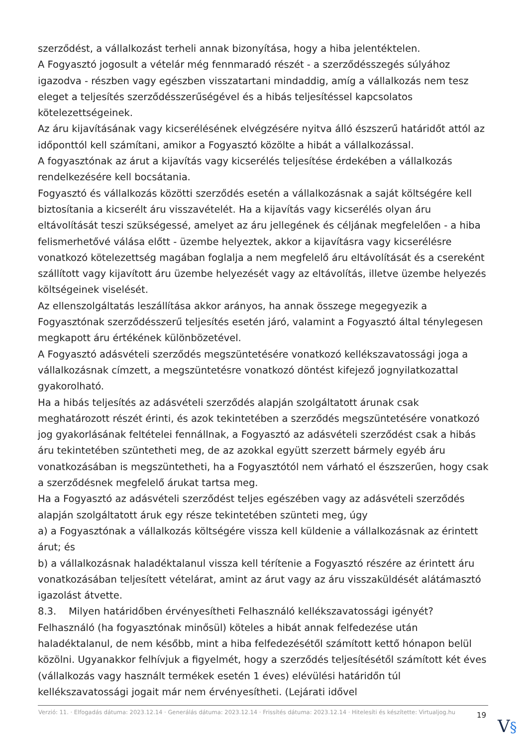szerződést, a vállalkozást terheli annak bizonyítása, hogy a hiba jelentéktelen.
A Fogyasztó jogosult a vételár még fennmaradó részét - a szerződésszegés súlyához igazodva - részben vagy egészben visszatartani mindaddig, amíg a vállalkozás nem tesz eleget a teljesítés szerződésszerűségével és a hibás teljesítéssel kapcsolatos kötelezettségeinek.
Az áru kijavításának vagy kicserélésének elvégzésére nyitva álló észszerű határidőt attól az időponttól kell számítani, amikor a Fogyasztó közölte a hibát a vállalkozással.
A fogyasztónak az árut a kijavítás vagy kicserélés teljesítése érdekében a vállalkozás rendelkezésére kell bocsátania.
Fogyasztó és vállalkozás közötti szerződés esetén a vállalkozásnak a saját költségére kell biztosítania a kicserélt áru visszavételét. Ha a kijavítás vagy kicserélés olyan áru eltávolítását teszi szükségessé, amelyet az áru jellegének és céljának megfelelően - a hiba felismerhetővé válása előtt - üzembe helyeztek, akkor a kijavításra vagy kicserélésre vonatkozó kötelezettség magában foglalja a nem megfelelő áru eltávolítását és a csereként szállított vagy kijavított áru üzembe helyezését vagy az eltávolítás, illetve üzembe helyezés költségeinek viselését.
Az ellenszolgáltatás leszállítása akkor arányos, ha annak összege megegyezik a Fogyasztónak szerződésszerű teljesítés esetén járó, valamint a Fogyasztó által ténylegesen megkapott áru értékének különbözetével.
A Fogyasztó adásvételi szerződés megszüntetésére vonatkozó kellékszavatossági joga a vállalkozásnak címzett, a megszüntetésre vonatkozó döntést kifejező jognyilatkozattal gyakorolható.
Ha a hibás teljesítés az adásvételi szerződés alapján szolgáltatott árunak csak meghatározott részét érinti, és azok tekintetében a szerződés megszüntetésére vonatkozó jog gyakorlásának feltételei fennállnak, a Fogyasztó az adásvételi szerződést csak a hibás áru tekintetében szüntetheti meg, de az azokkal együtt szerzett bármely egyéb áru vonatkozásában is megszüntetheti, ha a Fogyasztótól nem várható el észszerűen, hogy csak a szerződésnek megfelelő árukat tartsa meg.
Ha a Fogyasztó az adásvételi szerződést teljes egészében vagy az adásvételi szerződés alapján szolgáltatott áruk egy része tekintetében szünteti meg, úgy
a) a Fogyasztónak a vállalkozás költségére vissza kell küldenie a vállalkozásnak az érintett árut; és
b) a vállalkozásnak haladéktalanul vissza kell térítenie a Fogyasztó részére az érintett áru vonatkozásában teljesített vételárat, amint az árut vagy az áru visszaküldését alátámasztó igazolást átvette.
8.3. Milyen határidőben érvényesítheti Felhasználó kellékszavatossági igényét?
Felhasználó (ha fogyasztónak minősül) köteles a hibát annak felfedezése után haladéktalanul, de nem később, mint a hiba felfedezésétől számított kettő hónapon belül közölni. Ugyanakkor felhívjuk a figyelmét, hogy a szerződés teljesítésétől számított két éves (vállalkozás vagy használt termékek esetén 1 éves) elévülési határidőn túl kellékszavatossági jogait már nem érvényesítheti. (Lejárati idővel
Verzió: 11. · Elfogadás dátuma: 2023.12.14 · Generálás dátuma: 2023.12.14 · Frissítés dátuma: 2023.12.14 · Hitelesíti és készítette: Virtualjog.hu
19
V§